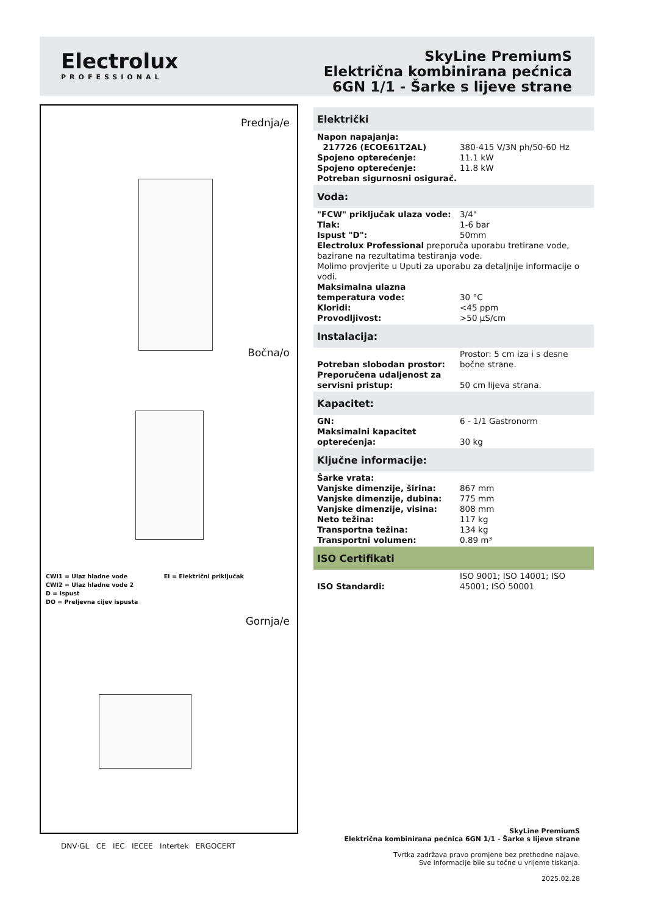Electrolux
PROFESSIONAL
SkyLine PremiumS
Električna kombinirana pećnica
6GN 1/1 - Šarke s lijeve strane
Prednja/e
Bočna/o
CWI1 = Ulaz hladne vode EI = Električni priključak
CWI2 = Ulaz hladne vode 2
D = Ispust
DO = Preljevna cijev ispusta
Gornja/e
Električki
| Napon napajanja: | |
| 217726 (ECOE61T2AL) | 380-415 V/3N ph/50-60 Hz |
| Spojeno opterećenje: | 11.1 kW |
| Spojeno opterećenje: | 11.8 kW |
| Potreban sigurnosni osigurač. | |
Voda:
| "FCW" priključak ulaza vode: | 3/4" |
| Tlak: | 1-6 bar |
| Ispust "D": | 50mm |
| Electrolux Professional preporuča uporabu tretirane vode, bazirane na rezultatima testiranja vode. | |
| Molimo provjerite u Uputi za uporabu za detaljnije informacije o vodi. | |
| Maksimalna ulazna temperatura vode: | 30 °C |
| Kloridi: | <45 ppm |
| Provodljivost: | >50 µS/cm |
Instalacija:
| Potreban slobodan prostor: | Prostor: 5 cm iza i s desne bočne strane. |
| Preporučena udaljenost za servisni pristup: | 50 cm lijeva strana. |
Kapacitet:
| GN: | 6 - 1/1 Gastronorm |
| Maksimalni kapacitet opterećenja: | 30 kg |
Ključne informacije:
| Šarke vrata: | |
| Vanjske dimenzije, širina: | 867 mm |
| Vanjske dimenzije, dubina: | 775 mm |
| Vanjske dimenzije, visina: | 808 mm |
| Neto težina: | 117 kg |
| Transportna težina: | 134 kg |
| Transportni volumen: | 0.89 m³ |
ISO Certifikati
| ISO Standardi: | ISO 9001; ISO 14001; ISO 45001; ISO 50001 |
DNV·GL CE IEC IECEE Intertek ERGOCERT
SkyLine PremiumS
Električna kombinirana pećnica 6GN 1/1 - Šarke s lijeve strane
Tvrtka zadržava pravo promjene bez prethodne najave.
Sve informacije bile su točne u vrijeme tiskanja.
2025.02.28